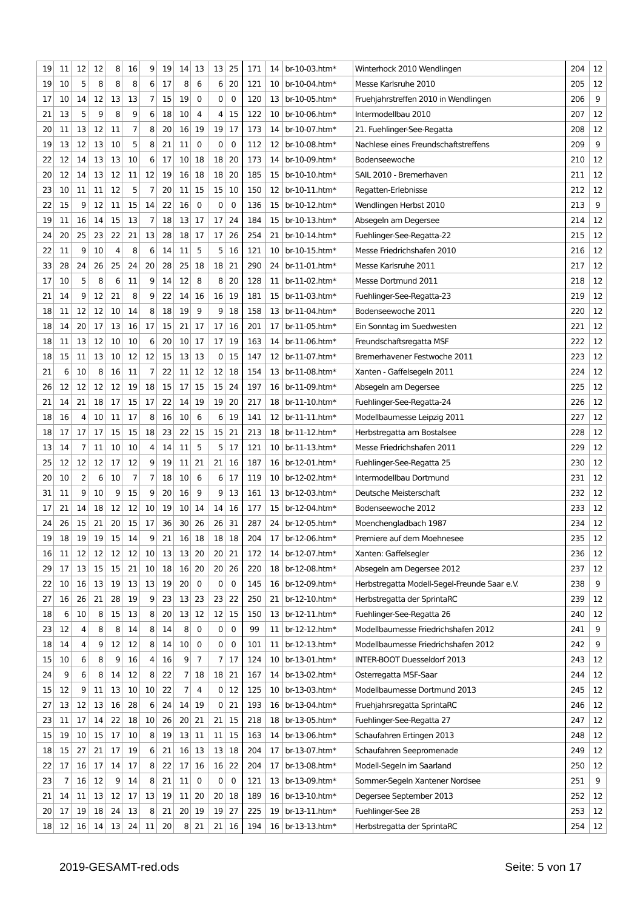| 19 | 11 | 12 | 12 | 8 | 16 | 9 | 19 | 14 | 13 | 13 | 25 | 171 | 14 | br-10-03.htm* | Winterhock 2010 Wendlingen | 204 | 12 |
| 19 | 10 | 5 | 8 | 8 | 8 | 6 | 17 | 8 | 6 | 6 | 20 | 121 | 10 | br-10-04.htm* | Messe Karlsruhe 2010 | 205 | 12 |
| 17 | 10 | 14 | 12 | 13 | 13 | 7 | 15 | 19 | 0 | 0 | 0 | 120 | 13 | br-10-05.htm* | Fruehjahrstreffen 2010 in Wendlingen | 206 | 9 |
| 21 | 13 | 5 | 9 | 8 | 9 | 6 | 18 | 10 | 4 | 4 | 15 | 122 | 10 | br-10-06.htm* | Intermodellbau 2010 | 207 | 12 |
| 20 | 11 | 13 | 12 | 11 | 7 | 8 | 20 | 16 | 19 | 19 | 17 | 173 | 14 | br-10-07.htm* | 21. Fuehlinger-See-Regatta | 208 | 12 |
| 19 | 13 | 12 | 13 | 10 | 5 | 8 | 21 | 11 | 0 | 0 | 0 | 112 | 12 | br-10-08.htm* | Nachlese eines Freundschaftstreffens | 209 | 9 |
| 22 | 12 | 14 | 13 | 13 | 10 | 6 | 17 | 10 | 18 | 18 | 20 | 173 | 14 | br-10-09.htm* | Bodenseewoche | 210 | 12 |
| 20 | 12 | 14 | 13 | 12 | 11 | 12 | 19 | 16 | 18 | 18 | 20 | 185 | 15 | br-10-10.htm* | SAIL 2010 - Bremerhaven | 211 | 12 |
| 23 | 10 | 11 | 11 | 12 | 5 | 7 | 20 | 11 | 15 | 15 | 10 | 150 | 12 | br-10-11.htm* | Regatten-Erlebnisse | 212 | 12 |
| 22 | 15 | 9 | 12 | 11 | 15 | 14 | 22 | 16 | 0 | 0 | 0 | 136 | 15 | br-10-12.htm* | Wendlingen Herbst 2010 | 213 | 9 |
| 19 | 11 | 16 | 14 | 15 | 13 | 7 | 18 | 13 | 17 | 17 | 24 | 184 | 15 | br-10-13.htm* | Absegeln am Degersee | 214 | 12 |
| 24 | 20 | 25 | 23 | 22 | 21 | 13 | 28 | 18 | 17 | 17 | 26 | 254 | 21 | br-10-14.htm* | Fuehlinger-See-Regatta-22 | 215 | 12 |
| 22 | 11 | 9 | 10 | 4 | 8 | 6 | 14 | 11 | 5 | 5 | 16 | 121 | 10 | br-10-15.htm* | Messe Friedrichshafen 2010 | 216 | 12 |
| 33 | 28 | 24 | 26 | 25 | 24 | 20 | 28 | 25 | 18 | 18 | 21 | 290 | 24 | br-11-01.htm* | Messe Karlsruhe 2011 | 217 | 12 |
| 17 | 10 | 5 | 8 | 6 | 11 | 9 | 14 | 12 | 8 | 8 | 20 | 128 | 11 | br-11-02.htm* | Messe Dortmund 2011 | 218 | 12 |
| 21 | 14 | 9 | 12 | 21 | 8 | 9 | 22 | 14 | 16 | 16 | 19 | 181 | 15 | br-11-03.htm* | Fuehlinger-See-Regatta-23 | 219 | 12 |
| 18 | 11 | 12 | 12 | 10 | 14 | 8 | 18 | 19 | 9 | 9 | 18 | 158 | 13 | br-11-04.htm* | Bodenseewoche 2011 | 220 | 12 |
| 18 | 14 | 20 | 17 | 13 | 16 | 17 | 15 | 21 | 17 | 17 | 16 | 201 | 17 | br-11-05.htm* | Ein Sonntag im Suedwesten | 221 | 12 |
| 18 | 11 | 13 | 12 | 10 | 10 | 6 | 20 | 10 | 17 | 17 | 19 | 163 | 14 | br-11-06.htm* | Freundschaftsregatta MSF | 222 | 12 |
| 18 | 15 | 11 | 13 | 10 | 12 | 12 | 15 | 13 | 13 | 0 | 15 | 147 | 12 | br-11-07.htm* | Bremerhavener Festwoche 2011 | 223 | 12 |
| 21 | 6 | 10 | 8 | 16 | 11 | 7 | 22 | 11 | 12 | 12 | 18 | 154 | 13 | br-11-08.htm* | Xanten - Gaffelsegeln 2011 | 224 | 12 |
| 26 | 12 | 12 | 12 | 12 | 19 | 18 | 15 | 17 | 15 | 15 | 24 | 197 | 16 | br-11-09.htm* | Absegeln am Degersee | 225 | 12 |
| 21 | 14 | 21 | 18 | 17 | 15 | 17 | 22 | 14 | 19 | 19 | 20 | 217 | 18 | br-11-10.htm* | Fuehlinger-See-Regatta-24 | 226 | 12 |
| 18 | 16 | 4 | 10 | 11 | 17 | 8 | 16 | 10 | 6 | 6 | 19 | 141 | 12 | br-11-11.htm* | Modellbaumesse Leipzig 2011 | 227 | 12 |
| 18 | 17 | 17 | 17 | 15 | 15 | 18 | 23 | 22 | 15 | 15 | 21 | 213 | 18 | br-11-12.htm* | Herbstregatta am Bostalsee | 228 | 12 |
| 13 | 14 | 7 | 11 | 10 | 10 | 4 | 14 | 11 | 5 | 5 | 17 | 121 | 10 | br-11-13.htm* | Messe Friedrichshafen 2011 | 229 | 12 |
| 25 | 12 | 12 | 12 | 17 | 12 | 9 | 19 | 11 | 21 | 21 | 16 | 187 | 16 | br-12-01.htm* | Fuehlinger-See-Regatta 25 | 230 | 12 |
| 20 | 10 | 2 | 6 | 10 | 7 | 7 | 18 | 10 | 6 | 6 | 17 | 119 | 10 | br-12-02.htm* | Intermodellbau Dortmund | 231 | 12 |
| 31 | 11 | 9 | 10 | 9 | 15 | 9 | 20 | 16 | 9 | 9 | 13 | 161 | 13 | br-12-03.htm* | Deutsche Meisterschaft | 232 | 12 |
| 17 | 21 | 14 | 18 | 12 | 12 | 10 | 19 | 10 | 14 | 14 | 16 | 177 | 15 | br-12-04.htm* | Bodenseewoche 2012 | 233 | 12 |
| 24 | 26 | 15 | 21 | 20 | 15 | 17 | 36 | 30 | 26 | 26 | 31 | 287 | 24 | br-12-05.htm* | Moenchengladbach 1987 | 234 | 12 |
| 19 | 18 | 19 | 19 | 15 | 14 | 9 | 21 | 16 | 18 | 18 | 18 | 204 | 17 | br-12-06.htm* | Premiere auf dem Moehnesee | 235 | 12 |
| 16 | 11 | 12 | 12 | 12 | 12 | 10 | 13 | 13 | 20 | 20 | 21 | 172 | 14 | br-12-07.htm* | Xanten: Gaffelsegler | 236 | 12 |
| 29 | 17 | 13 | 15 | 15 | 21 | 10 | 18 | 16 | 20 | 20 | 26 | 220 | 18 | br-12-08.htm* | Absegeln am Degersee 2012 | 237 | 12 |
| 22 | 10 | 16 | 13 | 19 | 13 | 13 | 19 | 20 | 0 | 0 | 0 | 145 | 16 | br-12-09.htm* | Herbstregatta Modell-Segel-Freunde Saar e.V. | 238 | 9 |
| 27 | 16 | 26 | 21 | 28 | 19 | 9 | 23 | 13 | 23 | 23 | 22 | 250 | 21 | br-12-10.htm* | Herbstregatta der SprintaRC | 239 | 12 |
| 18 | 6 | 10 | 8 | 15 | 13 | 8 | 20 | 13 | 12 | 12 | 15 | 150 | 13 | br-12-11.htm* | Fuehlinger-See-Regatta 26 | 240 | 12 |
| 23 | 12 | 4 | 8 | 8 | 14 | 8 | 14 | 8 | 0 | 0 | 0 | 99 | 11 | br-12-12.htm* | Modellbaumesse Friedrichshafen 2012 | 241 | 9 |
| 18 | 14 | 4 | 9 | 12 | 12 | 8 | 14 | 10 | 0 | 0 | 0 | 101 | 11 | br-12-13.htm* | Modellbaumesse Friedrichshafen 2012 | 242 | 9 |
| 15 | 10 | 6 | 8 | 9 | 16 | 4 | 16 | 9 | 7 | 7 | 17 | 124 | 10 | br-13-01.htm* | INTER-BOOT Duesseldorf 2013 | 243 | 12 |
| 24 | 9 | 6 | 8 | 14 | 12 | 8 | 22 | 7 | 18 | 18 | 21 | 167 | 14 | br-13-02.htm* | Osterregatta MSF-Saar | 244 | 12 |
| 15 | 12 | 9 | 11 | 13 | 10 | 10 | 22 | 7 | 4 | 0 | 12 | 125 | 10 | br-13-03.htm* | Modellbaumesse Dortmund 2013 | 245 | 12 |
| 27 | 13 | 12 | 13 | 16 | 28 | 6 | 24 | 14 | 19 | 0 | 21 | 193 | 16 | br-13-04.htm* | Fruehjahrsregatta SprintaRC | 246 | 12 |
| 23 | 11 | 17 | 14 | 22 | 18 | 10 | 26 | 20 | 21 | 21 | 15 | 218 | 18 | br-13-05.htm* | Fuehlinger-See-Regatta 27 | 247 | 12 |
| 15 | 19 | 10 | 15 | 17 | 10 | 8 | 19 | 13 | 11 | 11 | 15 | 163 | 14 | br-13-06.htm* | Schaufahren Ertingen 2013 | 248 | 12 |
| 18 | 15 | 27 | 21 | 17 | 19 | 6 | 21 | 16 | 13 | 13 | 18 | 204 | 17 | br-13-07.htm* | Schaufahren Seepromenade | 249 | 12 |
| 22 | 17 | 16 | 17 | 14 | 17 | 8 | 22 | 17 | 16 | 16 | 22 | 204 | 17 | br-13-08.htm* | Modell-Segeln im Saarland | 250 | 12 |
| 23 | 7 | 16 | 12 | 9 | 14 | 8 | 21 | 11 | 0 | 0 | 0 | 121 | 13 | br-13-09.htm* | Sommer-Segeln Xantener Nordsee | 251 | 9 |
| 21 | 14 | 11 | 13 | 12 | 17 | 13 | 19 | 11 | 20 | 20 | 18 | 189 | 16 | br-13-10.htm* | Degersee September 2013 | 252 | 12 |
| 20 | 17 | 19 | 18 | 24 | 13 | 8 | 21 | 20 | 19 | 19 | 27 | 225 | 19 | br-13-11.htm* | Fuehlinger-See 28 | 253 | 12 |
| 18 | 12 | 16 | 14 | 13 | 24 | 11 | 20 | 8 | 21 | 21 | 16 | 194 | 16 | br-13-13.htm* | Herbstregatta der SprintaRC | 254 | 12 |
2019-GESAMT-red.ods Seite: 5 von 17